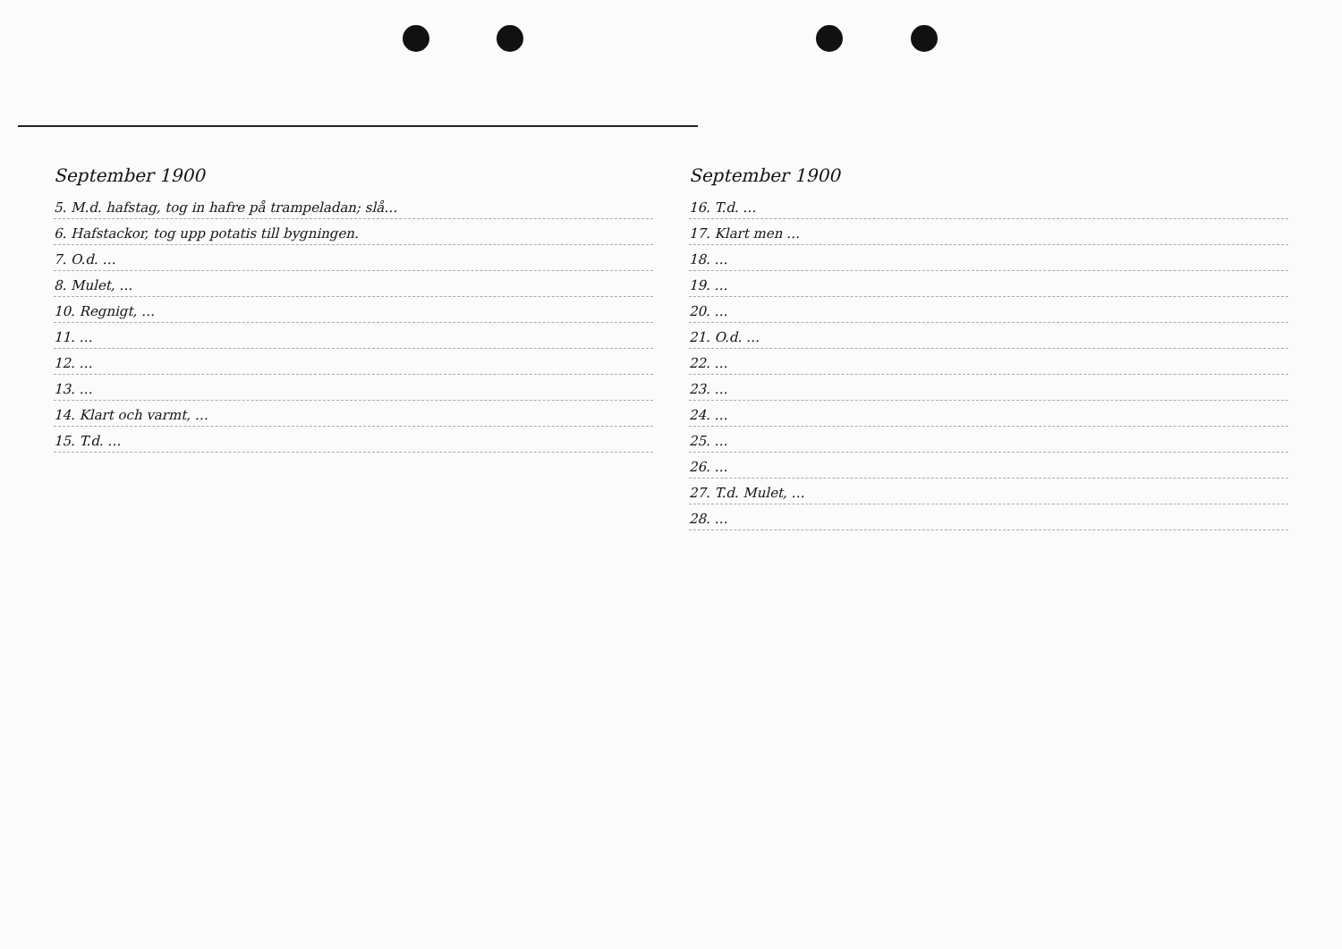September 1900
5. M.d. hafstag, tog in hafre på trampeladan; slå…
6. Hafstackor, tog upp potatis till bygningen.
7. O.d. …
8. Mulet, …
10. Regnigt, …
11. …
12. …
13. …
14. Klart och varmt, …
15. T.d. …
September 1900
16. T.d. …
17. Klart men …
18. …
19. …
20. …
21. O.d. …
22. …
23. …
24. …
25. …
26. …
27. T.d. Mulet, …
28. …